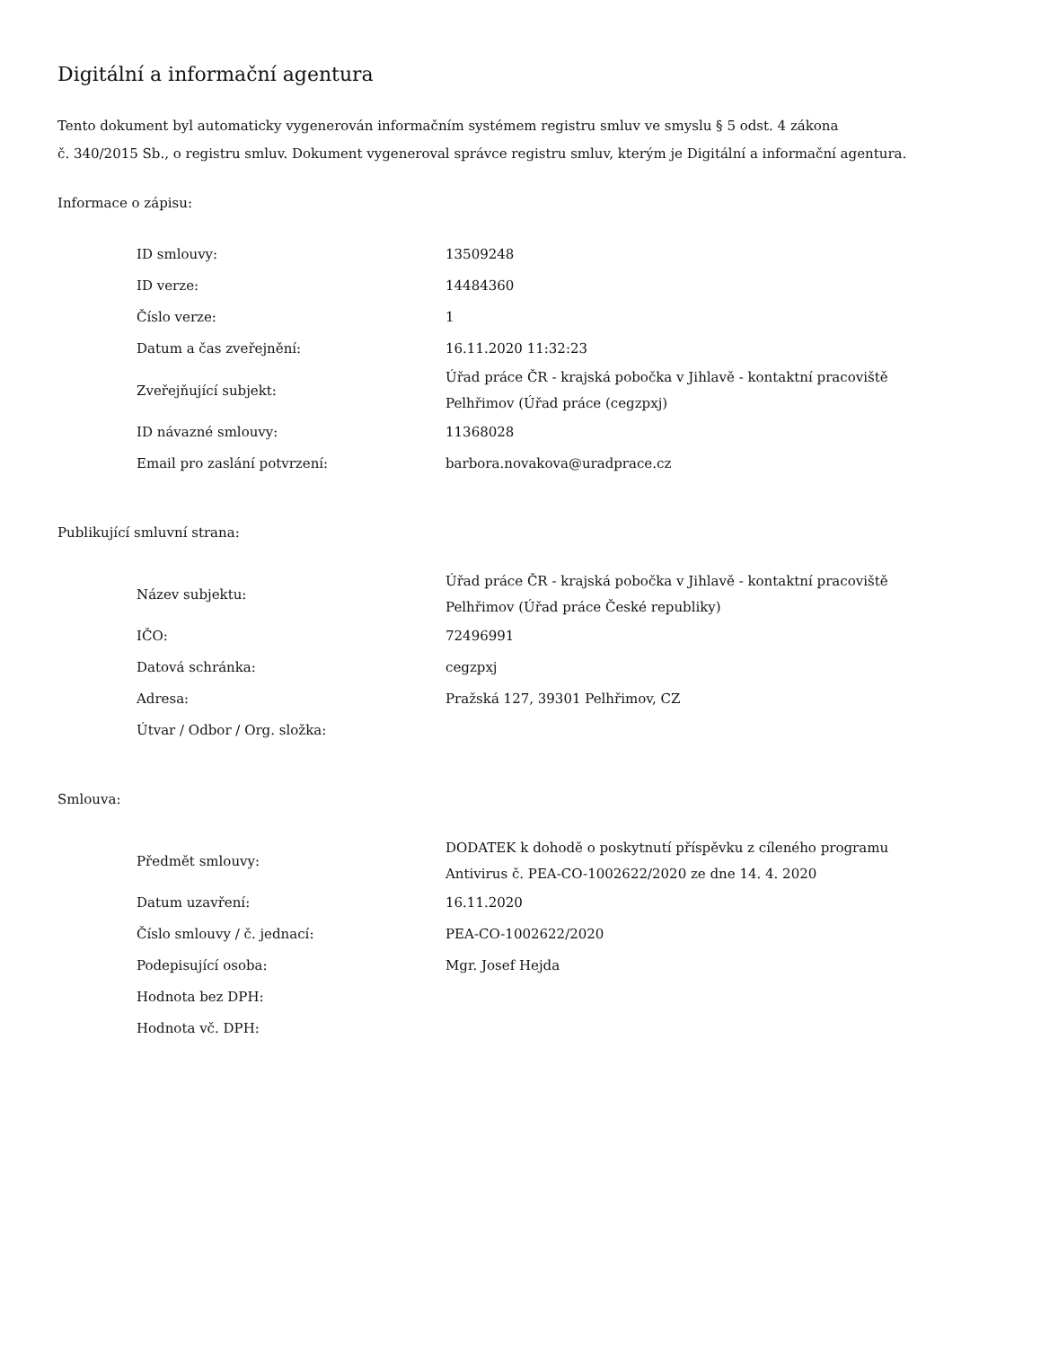Digitální a informační agentura
Tento dokument byl automaticky vygenerován informačním systémem registru smluv ve smyslu § 5 odst. 4 zákona
č. 340/2015 Sb., o registru smluv. Dokument vygeneroval správce registru smluv, kterým je Digitální a informační agentura.
Informace o zápisu:
| ID smlouvy: | 13509248 |
| ID verze: | 14484360 |
| Číslo verze: | 1 |
| Datum a čas zveřejnění: | 16.11.2020 11:32:23 |
| Zveřejňující subjekt: | Úřad práce ČR - krajská pobočka v Jihlavě - kontaktní pracoviště Pelhřimov (Úřad práce (cegzpxj) |
| ID návazné smlouvy: | 11368028 |
| Email pro zaslání potvrzení: | barbora.novakova@uradprace.cz |
Publikující smluvní strana:
| Název subjektu: | Úřad práce ČR - krajská pobočka v Jihlavě - kontaktní pracoviště Pelhřimov (Úřad práce České republiky) |
| IČO: | 72496991 |
| Datová schránka: | cegzpxj |
| Adresa: | Pražská 127, 39301 Pelhřimov, CZ |
| Útvar / Odbor / Org. složka: | |
Smlouva:
| Předmět smlouvy: | DODATEK k dohodě o poskytnutí příspěvku z cíleného programu Antivirus č. PEA-CO-1002622/2020 ze dne 14. 4. 2020 |
| Datum uzavření: | 16.11.2020 |
| Číslo smlouvy / č. jednací: | PEA-CO-1002622/2020 |
| Podepisující osoba: | Mgr. Josef Hejda |
| Hodnota bez DPH: | |
| Hodnota vč. DPH: | |